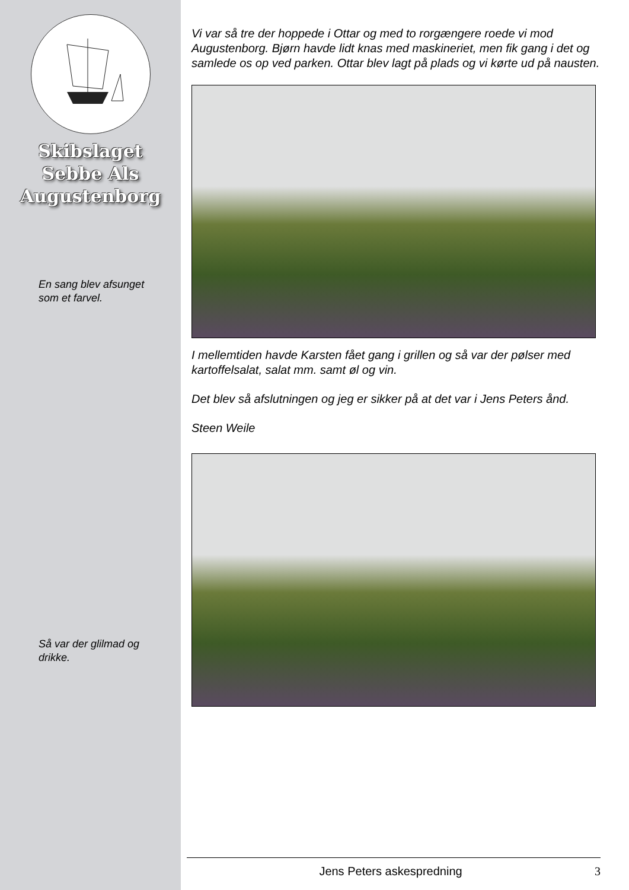Skibslaget
Sebbe Als
Augustenborg
En sang blev afsunget som et farvel.
Så var der glilmad og drikke.
Vi var så tre der hoppede i Ottar og med to rorgængere roede vi mod Augustenborg. Bjørn havde lidt knas med maskineriet, men fik gang i det og samlede os op ved parken. Ottar blev lagt på plads og vi kørte ud på nausten.
I mellemtiden havde Karsten fået gang i grillen og så var der pølser med kartoffelsalat, salat mm. samt øl og vin.
Det blev så afslutningen og jeg er sikker på at det var i Jens Peters ånd.
Steen Weile
Jens Peters askespredning 3